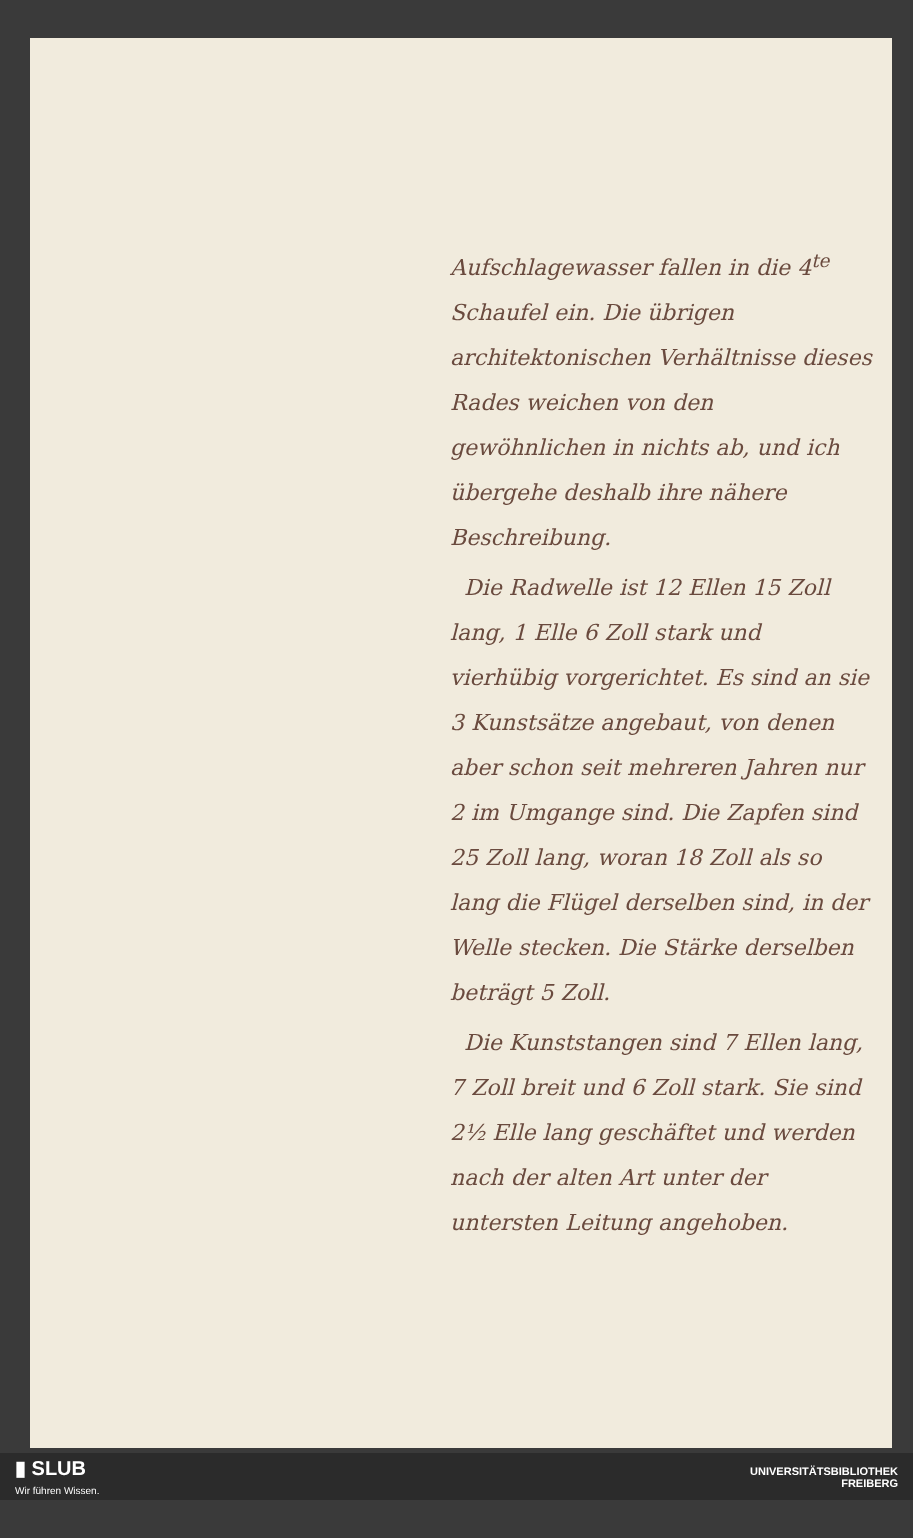Aufschlagewasser fallen in die 4<sup>te</sup> Schaufel ein. Die übrigen architektonischen Verhältnisse dieses Rades weichen von den gewöhnlichen in nichts ab, und ich übergehe deshalb ihre nähere Beschreibung.
Die Radwelle ist 12 Ellen 15 Zoll lang, 1 Elle 6 Zoll stark und vierhübig vorgerichtet. Es sind an sie 3 Kunstsätze angebaut, von denen aber schon seit mehreren Jahren nur 2 im Umgange sind. Die Zapfen sind 25 Zoll lang, woran 18 Zoll als so lang die Flügel derselben sind, in der Welle stecken. Die Stärke derselben beträgt 5 Zoll.
Die Kunststangen sind 7 Ellen lang, 7 Zoll breit und 6 Zoll stark. Sie sind 2½ Elle lang geschäftet und werden nach der alten Art unter der untersten Leitung angehoben.
▮ SLUB
Wir führen Wissen.
UNIVERSITÄTSBIBLIOTHEK
FREIBERG